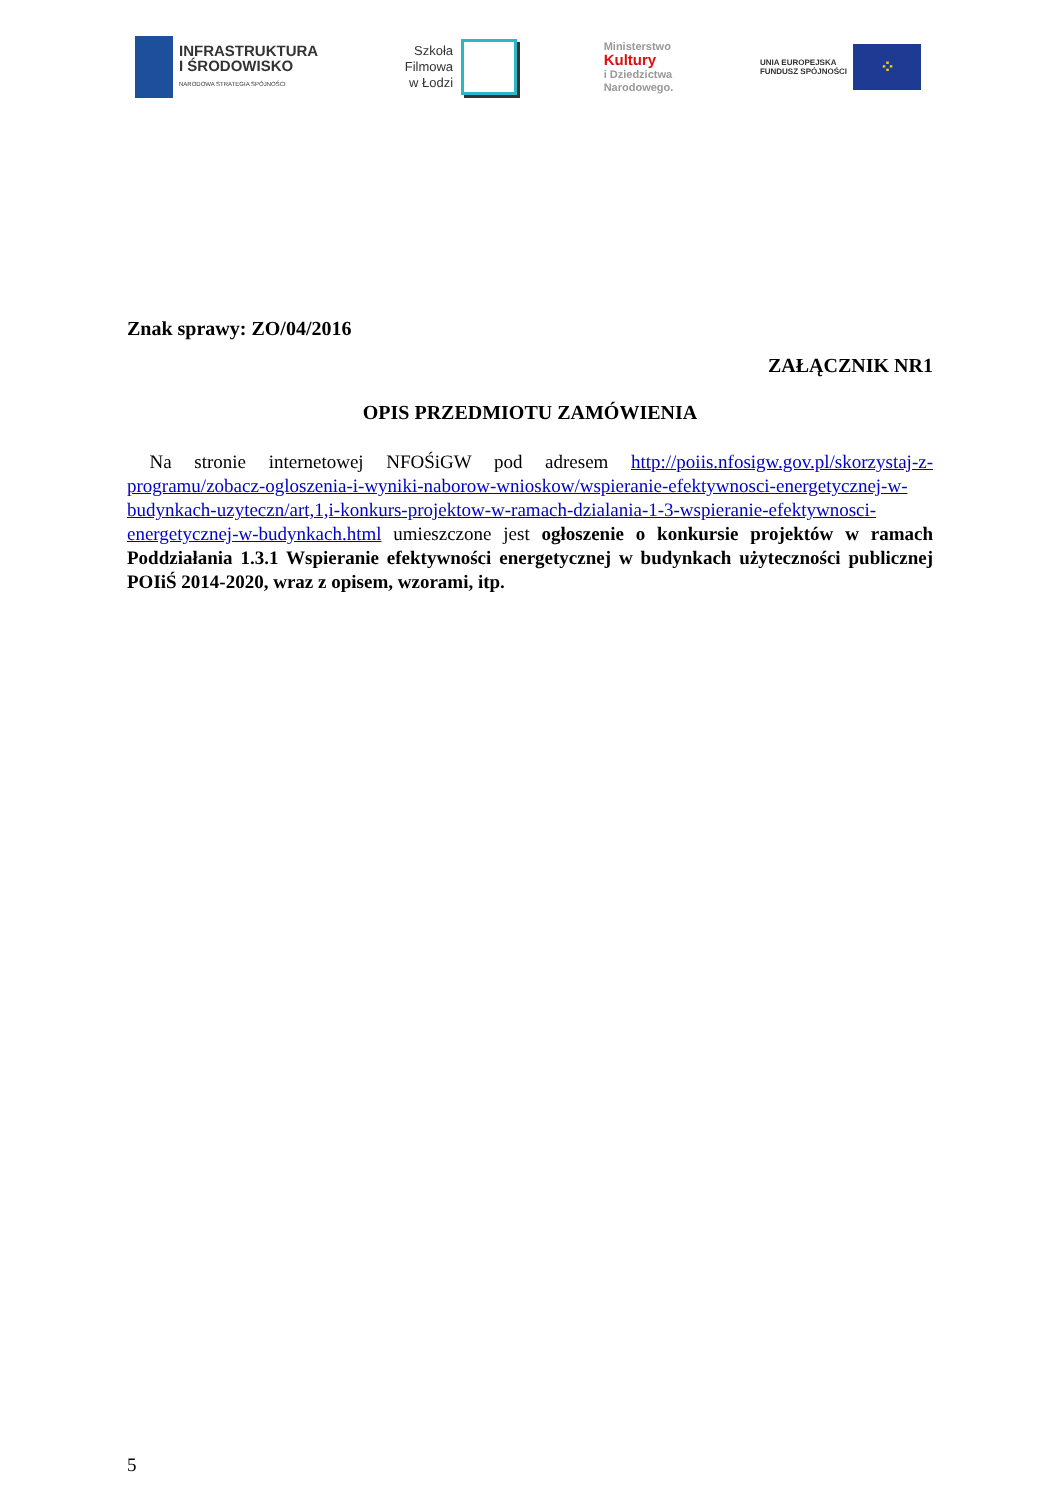INFRASTRUKTURA
I ŚRODOWISKO
NARODOWA STRATEGIA SPÓJNOŚCI
Szkoła
Filmowa
w Łodzi
Ministerstwo
Kultury
i Dziedzictwa
Narodowego.
UNIA EUROPEJSKA
FUNDUSZ SPÓJNOŚCI
⁘
Znak sprawy: ZO/04/2016
ZAŁĄCZNIK NR1
OPIS PRZEDMIOTU ZAMÓWIENIA
Na stronie internetowej NFOŚiGW pod adresem http://poiis.nfosigw.gov.pl/skorzystaj-z-programu/zobacz-ogloszenia-i-wyniki-naborow-wnioskow/wspieranie-efektywnosci-energetycznej-w-budynkach-uzyteczn/art,1,i-konkurs-projektow-w-ramach-dzialania-1-3-wspieranie-efektywnosci-energetycznej-w-budynkach.html umieszczone jest ogłoszenie o konkursie projektów w ramach Poddziałania 1.3.1 Wspieranie efektywności energetycznej w budynkach użyteczności publicznej POIiŚ 2014-2020, wraz z opisem, wzorami, itp.
5